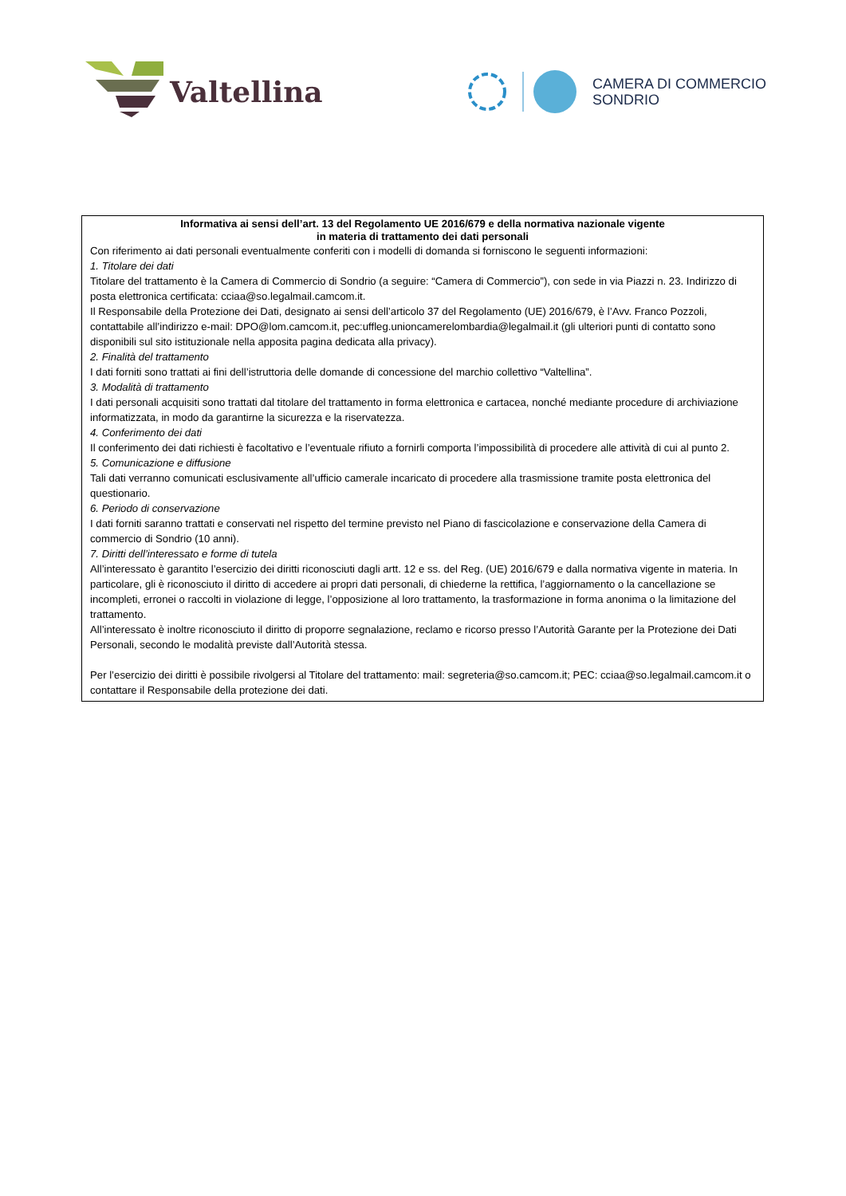Valtellina
CAMERA DI COMMERCIO
SONDRIO
Informativa ai sensi dell’art. 13 del Regolamento UE 2016/679 e della normativa nazionale vigente
in materia di trattamento dei dati personali
Con riferimento ai dati personali eventualmente conferiti con i modelli di domanda si forniscono le seguenti informazioni:
1. Titolare dei dati
Titolare del trattamento è la Camera di Commercio di Sondrio (a seguire: “Camera di Commercio”), con sede in via Piazzi n. 23. Indirizzo di posta elettronica certificata: cciaa@so.legalmail.camcom.it.
Il Responsabile della Protezione dei Dati, designato ai sensi dell’articolo 37 del Regolamento (UE) 2016/679, è l’Avv. Franco Pozzoli, contattabile all’indirizzo e-mail: DPO@lom.camcom.it, pec:uffleg.unioncamerelombardia@legalmail.it (gli ulteriori punti di contatto sono disponibili sul sito istituzionale nella apposita pagina dedicata alla privacy).
2. Finalità del trattamento
I dati forniti sono trattati ai fini dell’istruttoria delle domande di concessione del marchio collettivo “Valtellina”.
3. Modalità di trattamento
I dati personali acquisiti sono trattati dal titolare del trattamento in forma elettronica e cartacea, nonché mediante procedure di archiviazione informatizzata, in modo da garantirne la sicurezza e la riservatezza.
4. Conferimento dei dati
Il conferimento dei dati richiesti è facoltativo e l’eventuale rifiuto a fornirli comporta l’impossibilità di procedere alle attività di cui al punto 2.
5. Comunicazione e diffusione
Tali dati verranno comunicati esclusivamente all’ufficio camerale incaricato di procedere alla trasmissione tramite posta elettronica del questionario.
6. Periodo di conservazione
I dati forniti saranno trattati e conservati nel rispetto del termine previsto nel Piano di fascicolazione e conservazione della Camera di commercio di Sondrio (10 anni).
7. Diritti dell’interessato e forme di tutela
All’interessato è garantito l’esercizio dei diritti riconosciuti dagli artt. 12 e ss. del Reg. (UE) 2016/679 e dalla normativa vigente in materia. In particolare, gli è riconosciuto il diritto di accedere ai propri dati personali, di chiederne la rettifica, l’aggiornamento o la cancellazione se incompleti, erronei o raccolti in violazione di legge, l’opposizione al loro trattamento, la trasformazione in forma anonima o la limitazione del trattamento.
All’interessato è inoltre riconosciuto il diritto di proporre segnalazione, reclamo e ricorso presso l’Autorità Garante per la Protezione dei Dati Personali, secondo le modalità previste dall’Autorità stessa.
Per l’esercizio dei diritti è possibile rivolgersi al Titolare del trattamento: mail: segreteria@so.camcom.it; PEC: cciaa@so.legalmail.camcom.it o contattare il Responsabile della protezione dei dati.